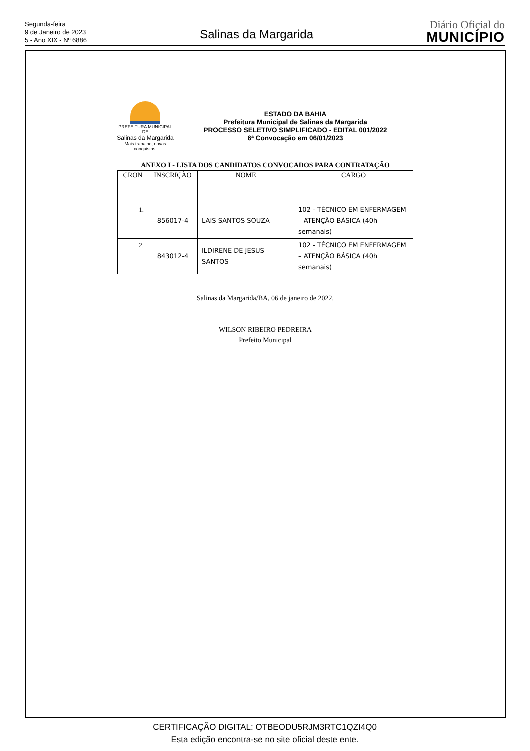Segunda-feira
9 de Janeiro de 2023
5 - Ano XIX - Nº 6886
Salinas da Margarida
Diário Oficial do
MUNICÍPIO
PREFEITURA MUNICIPAL DE
Salinas da Margarida
Mais trabalho, novas conquistas.
ESTADO DA BAHIA
Prefeitura Municipal de Salinas da Margarida
PROCESSO SELETIVO SIMPLIFICADO - EDITAL 001/2022
6ª Convocação em 06/01/2023
ANEXO I - LISTA DOS CANDIDATOS CONVOCADOS PARA CONTRATAÇÃO
| CRON | INSCRIÇÃO | NOME | CARGO |
| --- | --- | --- | --- |
| 1. | 856017-4 | LAIS SANTOS SOUZA | 102 - TÉCNICO EM ENFERMAGEM – ATENÇÃO BÁSICA (40h semanais) |
| 2. | 843012-4 | ILDIRENE DE JESUS SANTOS | 102 - TÉCNICO EM ENFERMAGEM – ATENÇÃO BÁSICA (40h semanais) |
Salinas da Margarida/BA, 06 de janeiro de 2022.
WILSON RIBEIRO PEDREIRA
Prefeito Municipal
CERTIFICAÇÃO DIGITAL: OTBEODU5RJM3RTC1QZI4Q0
Esta edição encontra-se no site oficial deste ente.